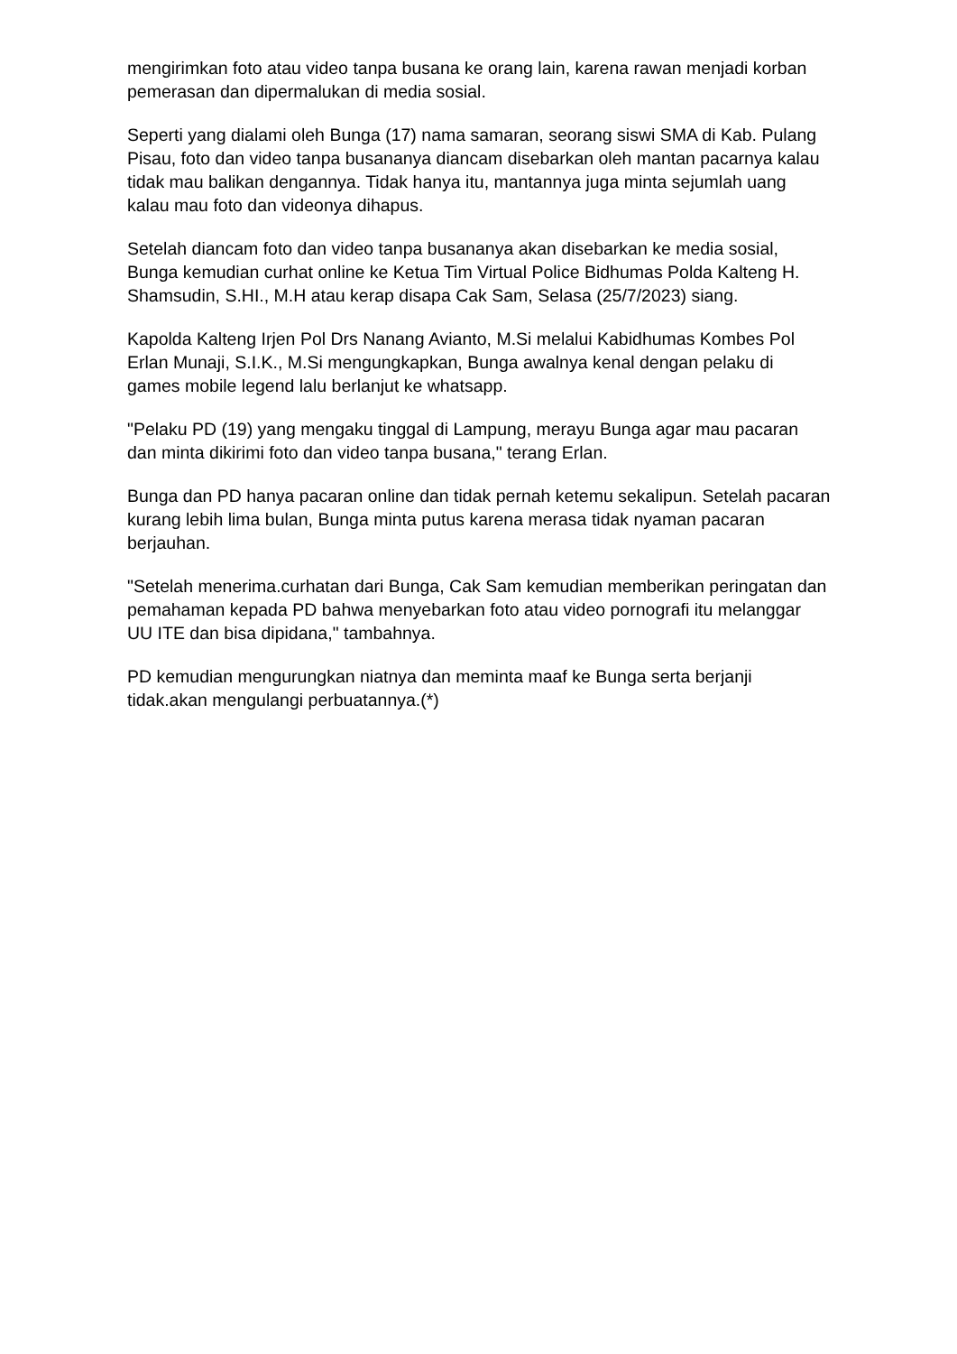mengirimkan foto atau video tanpa busana ke orang lain, karena rawan menjadi korban pemerasan dan dipermalukan di media sosial.
Seperti yang dialami oleh Bunga (17) nama samaran, seorang siswi SMA di Kab. Pulang Pisau, foto dan video tanpa busananya diancam disebarkan oleh mantan pacarnya kalau tidak mau balikan dengannya. Tidak hanya itu, mantannya juga minta sejumlah uang kalau mau foto dan videonya dihapus.
Setelah diancam foto dan video tanpa busananya akan disebarkan ke media sosial, Bunga kemudian curhat online ke Ketua Tim Virtual Police Bidhumas Polda Kalteng H. Shamsudin, S.HI., M.H atau kerap disapa Cak Sam, Selasa (25/7/2023) siang.
Kapolda Kalteng Irjen Pol Drs Nanang Avianto, M.Si melalui Kabidhumas Kombes Pol Erlan Munaji, S.I.K., M.Si mengungkapkan, Bunga awalnya kenal dengan pelaku di games mobile legend lalu berlanjut ke whatsapp.
"Pelaku PD (19) yang mengaku tinggal di Lampung, merayu Bunga agar mau pacaran dan minta dikirimi foto dan video tanpa busana," terang Erlan.
Bunga dan PD hanya pacaran online dan tidak pernah ketemu sekalipun. Setelah pacaran kurang lebih lima bulan, Bunga minta putus karena merasa tidak nyaman pacaran berjauhan.
"Setelah menerima.curhatan dari Bunga, Cak Sam kemudian memberikan peringatan dan pemahaman kepada PD bahwa menyebarkan foto atau video pornografi itu melanggar UU ITE dan bisa dipidana," tambahnya.
PD kemudian mengurungkan niatnya dan meminta maaf ke Bunga serta berjanji tidak.akan mengulangi perbuatannya.(*)